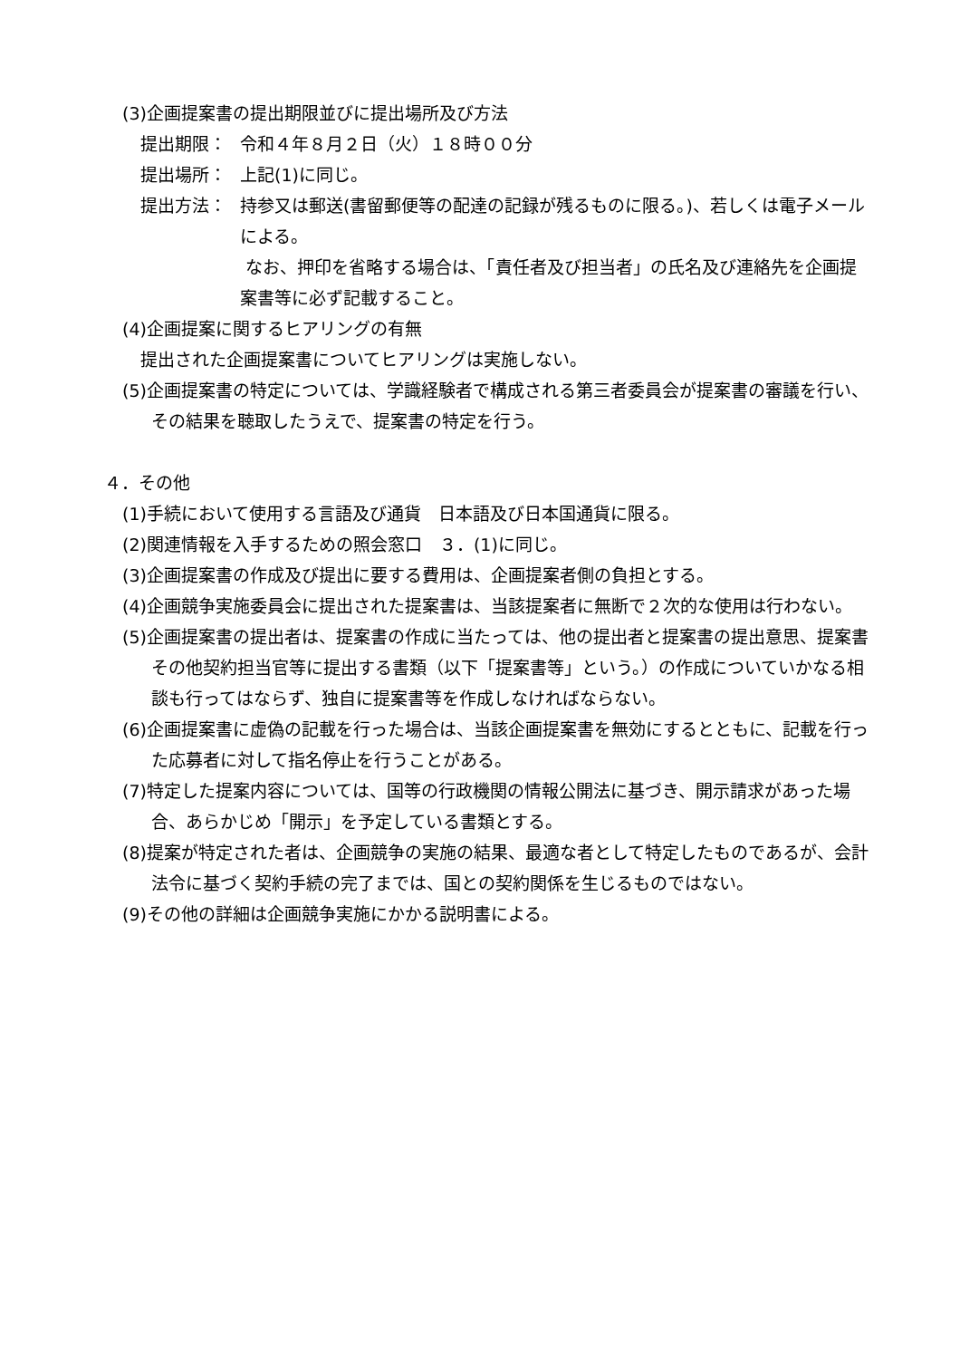(3)企画提案書の提出期限並びに提出場所及び方法
提出期限： 令和４年８月２日（火）１８時００分
提出場所： 上記(1)に同じ。
提出方法： 持参又は郵送(書留郵便等の配達の記録が残るものに限る。)、若しくは電子メールによる。
なお、押印を省略する場合は、「責任者及び担当者」の氏名及び連絡先を企画提案書等に必ず記載すること。
(4)企画提案に関するヒアリングの有無
提出された企画提案書についてヒアリングは実施しない。
(5)企画提案書の特定については、学識経験者で構成される第三者委員会が提案書の審議を行い、その結果を聴取したうえで、提案書の特定を行う。
４．その他
(1)手続において使用する言語及び通貨　日本語及び日本国通貨に限る。
(2)関連情報を入手するための照会窓口　３．(1)に同じ。
(3)企画提案書の作成及び提出に要する費用は、企画提案者側の負担とする。
(4)企画競争実施委員会に提出された提案書は、当該提案者に無断で２次的な使用は行わない。
(5)企画提案書の提出者は、提案書の作成に当たっては、他の提出者と提案書の提出意思、提案書その他契約担当官等に提出する書類（以下「提案書等」という。）の作成についていかなる相談も行ってはならず、独自に提案書等を作成しなければならない。
(6)企画提案書に虚偽の記載を行った場合は、当該企画提案書を無効にするとともに、記載を行った応募者に対して指名停止を行うことがある。
(7)特定した提案内容については、国等の行政機関の情報公開法に基づき、開示請求があった場合、あらかじめ「開示」を予定している書類とする。
(8)提案が特定された者は、企画競争の実施の結果、最適な者として特定したものであるが、会計法令に基づく契約手続の完了までは、国との契約関係を生じるものではない。
(9)その他の詳細は企画競争実施にかかる説明書による。